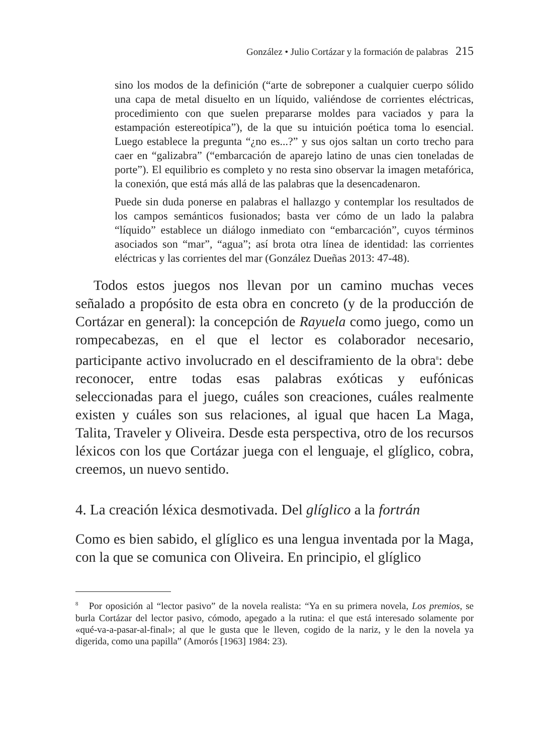González • Julio Cortázar y la formación de palabras 215
sino los modos de la definición (“arte de sobreponer a cualquier cuerpo sólido una capa de metal disuelto en un líquido, valiéndose de corrientes eléctricas, procedimiento con que suelen prepararse moldes para vaciados y para la estampación estereotípica”), de la que su intuición poética toma lo esencial. Luego establece la pregunta “¿no es...?” y sus ojos saltan un corto trecho para caer en “galizabra” (“embarcación de aparejo latino de unas cien toneladas de porte”). El equilibrio es completo y no resta sino observar la imagen metafórica, la conexión, que está más allá de las palabras que la desencadenaron.
Puede sin duda ponerse en palabras el hallazgo y contemplar los resultados de los campos semánticos fusionados; basta ver cómo de un lado la palabra “líquido” establece un diálogo inmediato con “embarcación”, cuyos términos asociados son “mar”, “agua”; así brota otra línea de identidad: las corrientes eléctricas y las corrientes del mar (González Dueñas 2013: 47-48).
Todos estos juegos nos llevan por un camino muchas veces señalado a propósito de esta obra en concreto (y de la producción de Cortázar en general): la concepción de Rayuela como juego, como un rompecabezas, en el que el lector es colaborador necesario, participante activo involucrado en el desciframiento de la obra<sup>8</sup>: debe reconocer, entre todas esas palabras exóticas y eufónicas seleccionadas para el juego, cuáles son creaciones, cuáles realmente existen y cuáles son sus relaciones, al igual que hacen La Maga, Talita, Traveler y Oliveira. Desde esta perspectiva, otro de los recursos léxicos con los que Cortázar juega con el lenguaje, el glíglico, cobra, creemos, un nuevo sentido.
4. La creación léxica desmotivada. Del glíglico a la fortrán
Como es bien sabido, el glíglico es una lengua inventada por la Maga, con la que se comunica con Oliveira. En principio, el glíglico
<sup>8</sup> Por oposición al “lector pasivo” de la novela realista: “Ya en su primera novela, Los premios, se burla Cortázar del lector pasivo, cómodo, apegado a la rutina: el que está interesado solamente por «qué-va-a-pasar-al-final»; al que le gusta que le lleven, cogido de la nariz, y le den la novela ya digerida, como una papilla” (Amorós [1963] 1984: 23).